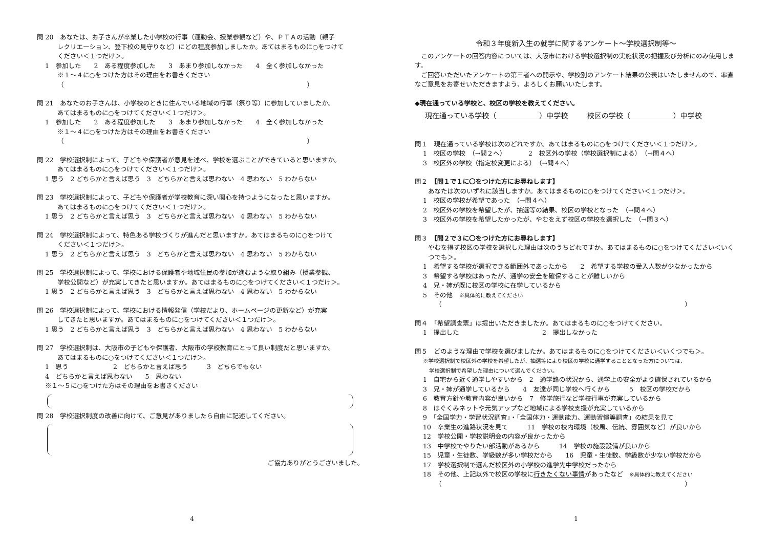問 20　あなたは、お子さんが卒業した小学校の行事（運動会、授業参観など）や、ＰＴＡの活動（親子
レクリエーション、登下校の見守りなど）にどの程度参加しましたか。あてはまるものに○をつけて
ください＜１つだけ＞。
1　参加した　　2　ある程度参加した　　3　あまり参加しなかった　　4　全く参加しなかった
※１～４に○をつけた方はその理由をお書きください
（　　　　　　　　　　　　　　　　　　　　　　　　　　　　　　　　　　　　　　）
問 21　あなたのお子さんは、小学校のときに住んでいる地域の行事（祭り等）に参加していましたか。
あてはまるものに○をつけてください＜１つだけ＞。
1　参加した　　2　ある程度参加した　　3　あまり参加しなかった　　4　全く参加しなかった
※１～４に○をつけた方はその理由をお書きください
（　　　　　　　　　　　　　　　　　　　　　　　　　　　　　　　　　　　　　　）
問 22　学校選択制によって、子どもや保護者が意見を述べ、学校を選ぶことができていると思いますか。
あてはまるものに○をつけてください＜１つだけ＞。
1 思う　2 どちらかと言えば思う　3　どちらかと言えば思わない　4 思わない　5 わからない
問 23　学校選択制によって、子どもや保護者が学校教育に深い関心を持つようになったと思いますか。
あてはまるものに○をつけてください＜１つだけ＞。
1 思う　2 どちらかと言えば思う　3　どちらかと言えば思わない　4 思わない　5 わからない
問 24　学校選択制によって、特色ある学校づくりが進んだと思いますか。あてはまるものに○をつけて
ください＜１つだけ＞。
1 思う　2 どちらかと言えば思う　3　どちらかと言えば思わない　4 思わない　5 わからない
問 25　学校選択制によって、学校における保護者や地域住民の参加が進むような取り組み（授業参観、
学校公開など）が充実してきたと思いますか。あてはまるものに○をつけてください＜１つだけ＞。
1 思う　2 どちらかと言えば思う　3　どちらかと言えば思わない　4 思わない　5 わからない
問 26　学校選択制によって、学校における情報発信（学校だより、ホームページの更新など）が充実
してきたと思いますか。あてはまるものに○をつけてください＜１つだけ＞。
1 思う　2 どちらかと言えば思う　3　どちらかと言えば思わない　4 思わない　5 わからない
問 27　学校選択制は、大阪市の子どもや保護者、大阪市の学校教育にとって良い制度だと思いますか。
あてはまるものに○をつけてください＜１つだけ＞。
1　思う　　　　　　　2　どちらかと言えば思う　　　3　どちらでもない
4　どちらかと言えば思わない　　5　思わない
※１～５に○をつけた方はその理由をお書きください
問 28　学校選択制度の改善に向けて、ご意見がありましたら自由に記述してください。
ご協力ありがとうございました。
4
令和３年度新入生の就学に関するアンケート～学校選択制等～
　このアンケートの回答内容については、大阪市における学校選択制の実施状況の把握及び分析にのみ使用します。
　ご回答いただいたアンケートの第三者への開示や、学校別のアンケート結果の公表はいたしませんので、率直なご意見をお寄せいただきますよう、よろしくお願いいたします。
◆現在通っている学校と、校区の学校を教えてください。
現在通っている学校（　　　　　　）中学校　　　校区の学校（　　　　　　）中学校
問１　現在通っている学校は次のどれですか。あてはまるものに○をつけてください＜１つだけ＞。
1　校区の学校　（→問２へ）　　　　2　校区外の学校（学校選択制による）　（→問４へ）
3　校区外の学校（指定校変更による）　（→問４へ）
問２　【問１で１に〇をつけた方にお尋ねします】
あなたは次のいずれに該当しますか。あてはまるものに○をつけてください＜１つだけ＞。
1　校区の学校が希望であった　（→問４へ）
2　校区外の学校を希望したが、抽選等の結果、校区の学校となった　（→問４へ）
3　校区外の学校を希望したかったが、やむをえず校区の学校を選択した　（→問３へ）
問３　【問２で３に〇をつけた方にお尋ねします】
やむを得ず校区の学校を選択した理由は次のうちどれですか。あてはまるものに○をつけてください＜いくつでも＞。
1　希望する学校が選択できる範囲外であったから　　2　希望する学校の受入人数が少なかったから
3　希望する学校はあったが、通学の安全を確保することが難しいから
4　兄・姉が既に校区の学校に在学しているから
5　その他　※具体的に教えてください
（　　　　　　　　　　　　　　　　　　　　　　　　　　　　　　　　　　　　　　）
問４　「希望調査票」は提出いただきましたか。あてはまるものに○をつけてください。
1　提出した　　　　　　　　　　　　　2　提出しなかった
問５　どのような理由で学校を選びましたか。あてはまるものに○をつけてください＜いくつでも＞。
※学校選択制で校区外の学校を希望したが、抽選等により校区の学校に通学することとなった方については、
学校選択制で希望した理由について選んでください。
1　自宅から近く通学しやすいから　2　通学路の状況から、通学上の安全がより確保されているから
3　兄・姉が通学しているから　　4　友達が同じ学校へ行くから　　　5　校区の学校だから
6　教育方針や教育内容が良いから　7　修学旅行など学校行事が充実しているから
8　はぐくみネットや元気アップなど地域による学校支援が充実しているから
9　「全国学力・学習状況調査」・「全国体力・運動能力、運動習慣等調査」の結果を見て
10　卒業生の進路状況を見て　　　11　学校の校内環境（校風、伝統、雰囲気など）が良いから
12　学校公開・学校説明会の内容が良かったから
13　中学校でやりたい部活動があるから　　　14　学校の施設設備が良いから
15　児童・生徒数、学級数が多い学校だから　　16　児童・生徒数、学級数が少ない学校だから
17　学校選択制で選んだ校区外の小学校の進学先中学校だったから
18　その他、上記以外で校区の学校に行きたくない事情があったなど　※具体的に教えてください
（　　　　　　　　　　　　　　　　　　　　　　　　　　　　　　　　　　　　　　）
1